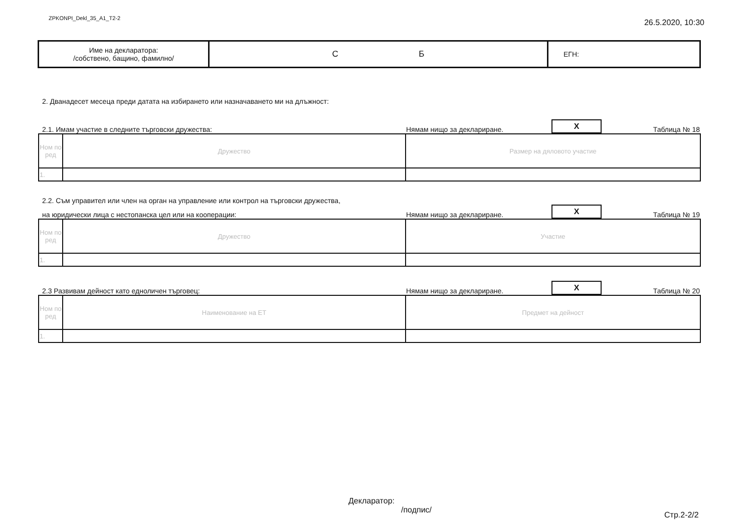ZPKONPI_Dekl_35_A1_T2-2 26.5.2020, 10:30
| Име на декларатора: /собствено, бащино, фамилно/ | С Б | ЕГН: |
2. Дванадесет месеца преди датата на избирането или назначаването ми на длъжност:
2.1. Имам участие в следните търговски дружества: Нямам нищо за деклариране. X Таблица № 18
| Ном по ред | Дружество | Размер на дяловото участие |
| 1. | | |
2.2. Съм управител или член на орган на управление или контрол на търговски дружества,
на юридически лица с нестопанска цел или на кооперации: Нямам нищо за деклариране. X Таблица № 19
| Ном по ред | Дружество | Участие |
| 1. | | |
2.3 Развивам дейност като едноличен търговец: Нямам нищо за деклариране. X Таблица № 20
| Ном по ред | Наименование на ЕТ | Предмет на дейност |
| 1. | | |
Декларатор:
/подпис/
Стр.2-2/2